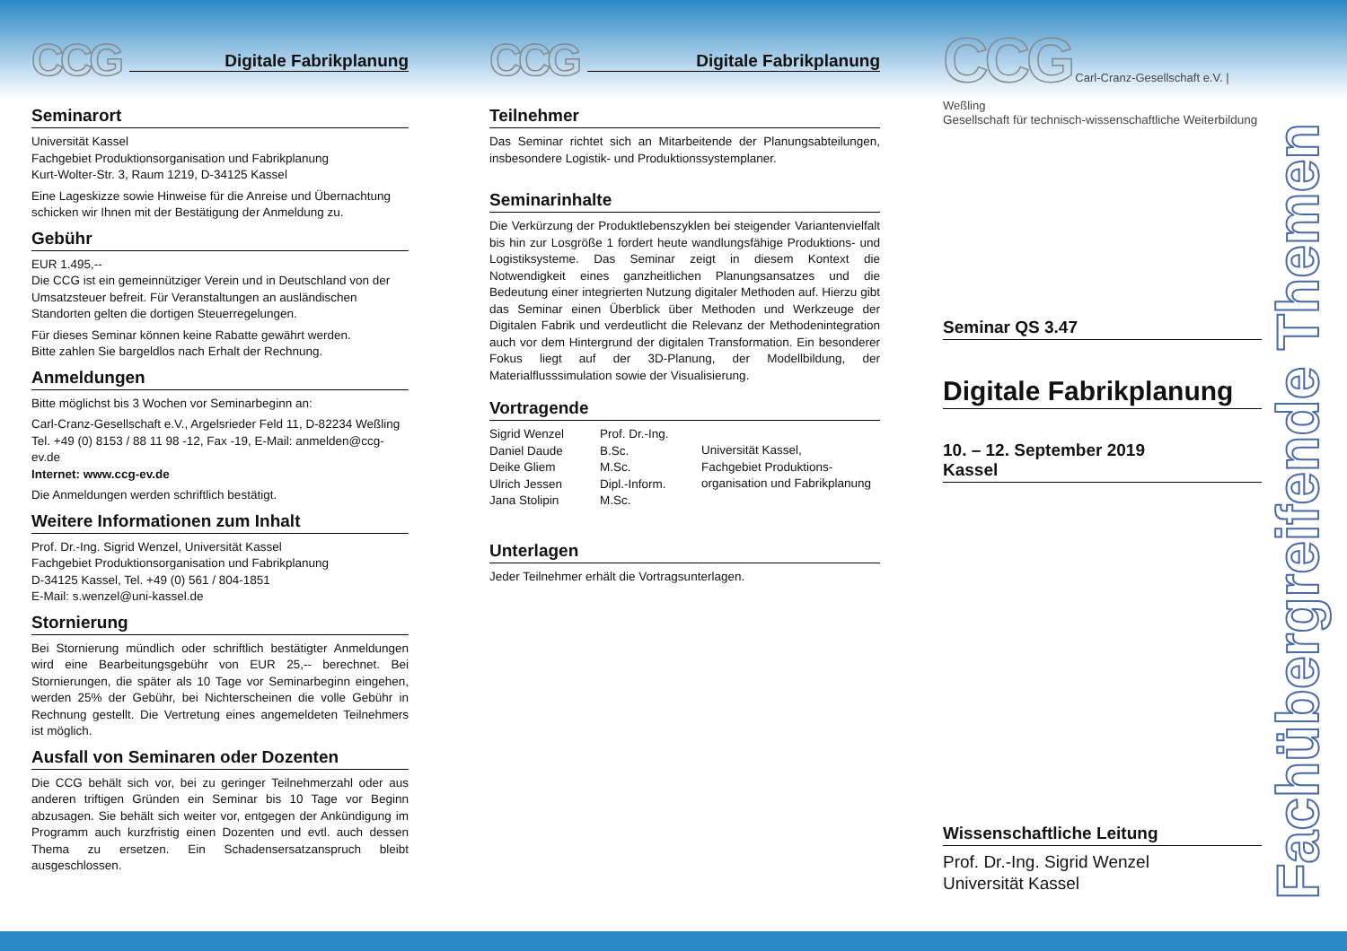CCG
Digitale Fabrikplanung
Seminarort
Universität Kassel
Fachgebiet Produktionsorganisation und Fabrikplanung
Kurt-Wolter-Str. 3, Raum 1219, D-34125 Kassel
Eine Lageskizze sowie Hinweise für die Anreise und Übernachtung schicken wir Ihnen mit der Bestätigung der Anmeldung zu.
Gebühr
EUR 1.495,--
Die CCG ist ein gemeinnütziger Verein und in Deutschland von der Umsatzsteuer befreit. Für Veranstaltungen an ausländischen Standorten gelten die dortigen Steuerregelungen.
Für dieses Seminar können keine Rabatte gewährt werden.
Bitte zahlen Sie bargeldlos nach Erhalt der Rechnung.
Anmeldungen
Bitte möglichst bis 3 Wochen vor Seminarbeginn an:
Carl-Cranz-Gesellschaft e.V., Argelsrieder Feld 11, D-82234 Weßling
Tel. +49 (0) 8153 / 88 11 98 -12, Fax -19, E-Mail: anmelden@ccg-ev.de
Internet: www.ccg-ev.de
Die Anmeldungen werden schriftlich bestätigt.
Weitere Informationen zum Inhalt
Prof. Dr.-Ing. Sigrid Wenzel, Universität Kassel
Fachgebiet Produktionsorganisation und Fabrikplanung
D-34125 Kassel, Tel. +49 (0) 561 / 804-1851
E-Mail: s.wenzel@uni-kassel.de
Stornierung
Bei Stornierung mündlich oder schriftlich bestätigter Anmeldungen wird eine Bearbeitungsgebühr von EUR 25,-- berechnet. Bei Stornierungen, die später als 10 Tage vor Seminarbeginn eingehen, werden 25% der Gebühr, bei Nichterscheinen die volle Gebühr in Rechnung gestellt. Die Vertretung eines angemeldeten Teilnehmers ist möglich.
Ausfall von Seminaren oder Dozenten
Die CCG behält sich vor, bei zu geringer Teilnehmerzahl oder aus anderen triftigen Gründen ein Seminar bis 10 Tage vor Beginn abzusagen. Sie behält sich weiter vor, entgegen der Ankündigung im Programm auch kurzfristig einen Dozenten und evtl. auch dessen Thema zu ersetzen. Ein Schadensersatzanspruch bleibt ausgeschlossen.
CCG
Digitale Fabrikplanung
Teilnehmer
Das Seminar richtet sich an Mitarbeitende der Planungsabteilungen, insbesondere Logistik- und Produktionssystemplaner.
Seminarinhalte
Die Verkürzung der Produktlebenszyklen bei steigender Variantenvielfalt bis hin zur Losgröße 1 fordert heute wandlungsfähige Produktions- und Logistiksysteme. Das Seminar zeigt in diesem Kontext die Notwendigkeit eines ganzheitlichen Planungsansatzes und die Bedeutung einer integrierten Nutzung digitaler Methoden auf. Hierzu gibt das Seminar einen Überblick über Methoden und Werkzeuge der Digitalen Fabrik und verdeutlicht die Relevanz der Methodenintegration auch vor dem Hintergrund der digitalen Transformation. Ein besonderer Fokus liegt auf der 3D-Planung, der Modellbildung, der Materialflusssimulation sowie der Visualisierung.
Vortragende
Sigrid Wenzel
Daniel Daude
Deike Gliem
Ulrich Jessen
Jana Stolipin
Prof. Dr.-Ing.
B.Sc.
M.Sc.
Dipl.-Inform.
M.Sc.
Universität Kassel,
Fachgebiet Produktions-
organisation und Fabrikplanung
Unterlagen
Jeder Teilnehmer erhält die Vortragsunterlagen.
CCG Carl-Cranz-Gesellschaft e.V. | Weßling
Gesellschaft für technisch-wissenschaftliche Weiterbildung
Seminar QS 3.47
Digitale Fabrikplanung
10. – 12. September 2019
Kassel
Wissenschaftliche Leitung
Prof. Dr.-Ing. Sigrid Wenzel
Universität Kassel
Fachübergreifende Themen